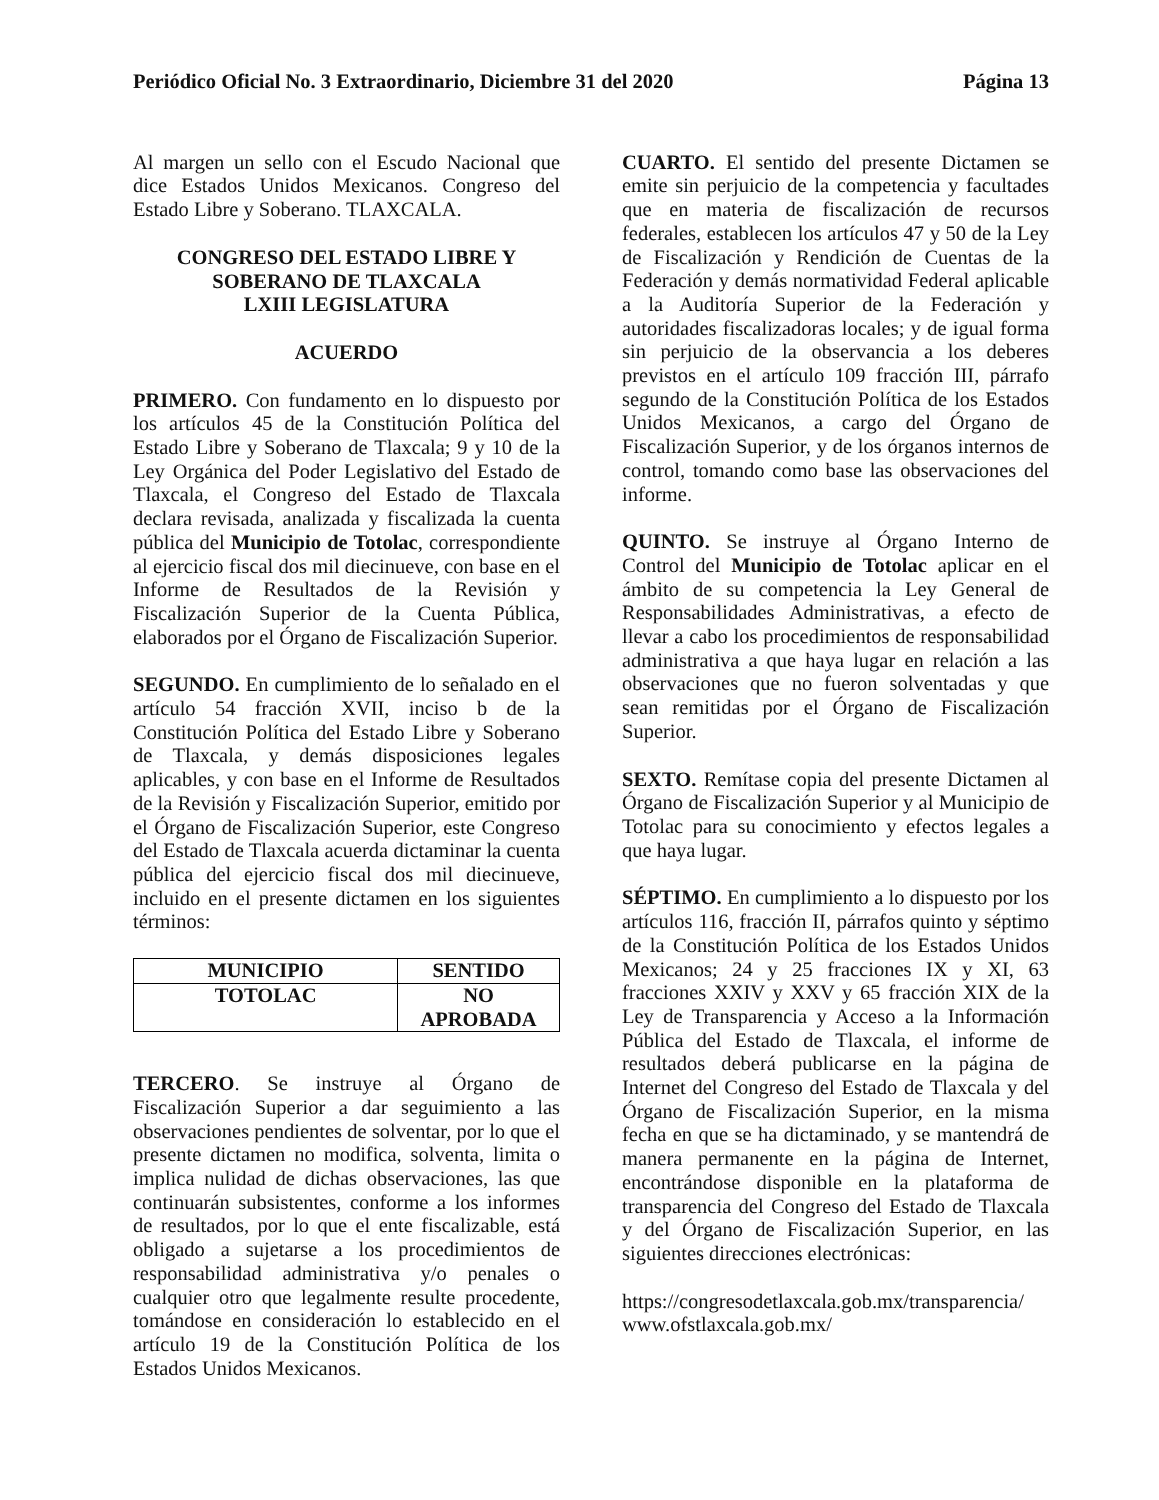Periódico Oficial No. 3 Extraordinario, Diciembre 31 del 2020 Página 13
Al margen un sello con el Escudo Nacional que dice Estados Unidos Mexicanos. Congreso del Estado Libre y Soberano. TLAXCALA.
CONGRESO DEL ESTADO LIBRE Y
SOBERANO DE TLAXCALA
LXIII LEGISLATURA
ACUERDO
PRIMERO. Con fundamento en lo dispuesto por los artículos 45 de la Constitución Política del Estado Libre y Soberano de Tlaxcala; 9 y 10 de la Ley Orgánica del Poder Legislativo del Estado de Tlaxcala, el Congreso del Estado de Tlaxcala declara revisada, analizada y fiscalizada la cuenta pública del Municipio de Totolac, correspondiente al ejercicio fiscal dos mil diecinueve, con base en el Informe de Resultados de la Revisión y Fiscalización Superior de la Cuenta Pública, elaborados por el Órgano de Fiscalización Superior.
SEGUNDO. En cumplimiento de lo señalado en el artículo 54 fracción XVII, inciso b de la Constitución Política del Estado Libre y Soberano de Tlaxcala, y demás disposiciones legales aplicables, y con base en el Informe de Resultados de la Revisión y Fiscalización Superior, emitido por el Órgano de Fiscalización Superior, este Congreso del Estado de Tlaxcala acuerda dictaminar la cuenta pública del ejercicio fiscal dos mil diecinueve, incluido en el presente dictamen en los siguientes términos:
| MUNICIPIO | SENTIDO |
| --- | --- |
| TOTOLAC | NO APROBADA |
TERCERO. Se instruye al Órgano de Fiscalización Superior a dar seguimiento a las observaciones pendientes de solventar, por lo que el presente dictamen no modifica, solventa, limita o implica nulidad de dichas observaciones, las que continuarán subsistentes, conforme a los informes de resultados, por lo que el ente fiscalizable, está obligado a sujetarse a los procedimientos de responsabilidad administrativa y/o penales o cualquier otro que legalmente resulte procedente, tomándose en consideración lo establecido en el artículo 19 de la Constitución Política de los Estados Unidos Mexicanos.
CUARTO. El sentido del presente Dictamen se emite sin perjuicio de la competencia y facultades que en materia de fiscalización de recursos federales, establecen los artículos 47 y 50 de la Ley de Fiscalización y Rendición de Cuentas de la Federación y demás normatividad Federal aplicable a la Auditoría Superior de la Federación y autoridades fiscalizadoras locales; y de igual forma sin perjuicio de la observancia a los deberes previstos en el artículo 109 fracción III, párrafo segundo de la Constitución Política de los Estados Unidos Mexicanos, a cargo del Órgano de Fiscalización Superior, y de los órganos internos de control, tomando como base las observaciones del informe.
QUINTO. Se instruye al Órgano Interno de Control del Municipio de Totolac aplicar en el ámbito de su competencia la Ley General de Responsabilidades Administrativas, a efecto de llevar a cabo los procedimientos de responsabilidad administrativa a que haya lugar en relación a las observaciones que no fueron solventadas y que sean remitidas por el Órgano de Fiscalización Superior.
SEXTO. Remítase copia del presente Dictamen al Órgano de Fiscalización Superior y al Municipio de Totolac para su conocimiento y efectos legales a que haya lugar.
SÉPTIMO. En cumplimiento a lo dispuesto por los artículos 116, fracción II, párrafos quinto y séptimo de la Constitución Política de los Estados Unidos Mexicanos; 24 y 25 fracciones IX y XI, 63 fracciones XXIV y XXV y 65 fracción XIX de la Ley de Transparencia y Acceso a la Información Pública del Estado de Tlaxcala, el informe de resultados deberá publicarse en la página de Internet del Congreso del Estado de Tlaxcala y del Órgano de Fiscalización Superior, en la misma fecha en que se ha dictaminado, y se mantendrá de manera permanente en la página de Internet, encontrándose disponible en la plataforma de transparencia del Congreso del Estado de Tlaxcala y del Órgano de Fiscalización Superior, en las siguientes direcciones electrónicas:
https://congresodetlaxcala.gob.mx/transparencia/
www.ofstlaxcala.gob.mx/